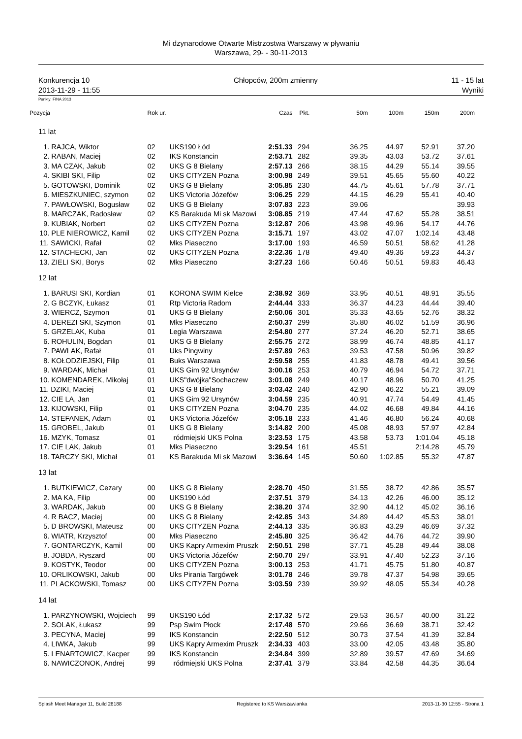Mi dzynarodowe Otwarte Mistrzostwa Warszawy w pływaniu
Warszawa, 29- - 30-11-2013
Konkurencja 10
2013-11-29 - 11:55
Chłopców, 200m zmienny 11 - 15 lat
Wyniki
Punkty: FINA 2013
| Pozycja | Rok ur. | | Czas | Pkt. | 50m | 100m | 150m | 200m |
| --- | --- | --- | --- | --- | --- | --- | --- | --- |
| 11 lat | | | | | | | | |
| 1. RAJCA, Wiktor | 02 | UKS190 Łód | 2:51.33 | 294 | 36.25 | 44.97 | 52.91 | 37.20 |
| 2. RABAN, Maciej | 02 | IKS Konstancin | 2:53.71 | 282 | 39.35 | 43.03 | 53.72 | 37.61 |
| 3. MA CZAK, Jakub | 02 | UKS G 8 Bielany | 2:57.13 | 266 | 38.15 | 44.29 | 55.14 | 39.55 |
| 4. SKIBI SKI, Filip | 02 | UKS CITYZEN Pozna | 3:00.98 | 249 | 39.51 | 45.65 | 55.60 | 40.22 |
| 5. GOTOWSKI, Dominik | 02 | UKS G 8 Bielany | 3:05.85 | 230 | 44.75 | 45.61 | 57.78 | 37.71 |
| 6. MIESZKUNIEC, szymon | 02 | UKS Victoria Józefów | 3:06.25 | 229 | 44.15 | 46.29 | 55.41 | 40.40 |
| 7. PAWŁOWSKI, Bogusław | 02 | UKS G 8 Bielany | 3:07.83 | 223 | 39.06 | | | 39.93 |
| 8. MARCZAK, Radosław | 02 | KS Barakuda Mi sk Mazowi | 3:08.85 | 219 | 47.44 | 47.62 | 55.28 | 38.51 |
| 9. KUBIAK, Norbert | 02 | UKS CITYZEN Pozna | 3:12.87 | 206 | 43.98 | 49.96 | 54.17 | 44.76 |
| 10. PLE NIEROWICZ, Kamil | 02 | UKS CITYZEN Pozna | 3:15.71 | 197 | 43.02 | 47.07 | 1:02.14 | 43.48 |
| 11. SAWICKI, Rafał | 02 | Mks Piaseczno | 3:17.00 | 193 | 46.59 | 50.51 | 58.62 | 41.28 |
| 12. STACHECKI, Jan | 02 | UKS CITYZEN Pozna | 3:22.36 | 178 | 49.40 | 49.36 | 59.23 | 44.37 |
| 13. ZIELI SKI, Borys | 02 | Mks Piaseczno | 3:27.23 | 166 | 50.46 | 50.51 | 59.83 | 46.43 |
| 12 lat | | | | | | | | |
| 1. BARUSI SKI, Kordian | 01 | KORONA SWIM Kielce | 2:38.92 | 369 | 33.95 | 40.51 | 48.91 | 35.55 |
| 2. G BCZYK, Łukasz | 01 | Rtp Victoria Radom | 2:44.44 | 333 | 36.37 | 44.23 | 44.44 | 39.40 |
| 3. WIERCZ, Szymon | 01 | UKS G 8 Bielany | 2:50.06 | 301 | 35.33 | 43.65 | 52.76 | 38.32 |
| 4. DEREZI SKI, Szymon | 01 | Mks Piaseczno | 2:50.37 | 299 | 35.80 | 46.02 | 51.59 | 36.96 |
| 5. GRZELAK, Kuba | 01 | Legia Warszawa | 2:54.80 | 277 | 37.24 | 46.20 | 52.71 | 38.65 |
| 6. ROHULIN, Bogdan | 01 | UKS G 8 Bielany | 2:55.75 | 272 | 38.99 | 46.74 | 48.85 | 41.17 |
| 7. PAWLAK, Rafał | 01 | Uks Pingwiny | 2:57.89 | 263 | 39.53 | 47.58 | 50.96 | 39.82 |
| 8. KOŁODZIEJSKI, Filip | 01 | Buks Warszawa | 2:59.58 | 255 | 41.83 | 48.78 | 49.41 | 39.56 |
| 9. WARDAK, Michał | 01 | UKS Gim 92 Ursynów | 3:00.16 | 253 | 40.79 | 46.94 | 54.72 | 37.71 |
| 10. KOMENDAREK, Mikołaj | 01 | UKS"dwójka"Sochaczew | 3:01.08 | 249 | 40.17 | 48.96 | 50.70 | 41.25 |
| 11. DZIKI, Maciej | 01 | UKS G 8 Bielany | 3:03.42 | 240 | 42.90 | 46.22 | 55.21 | 39.09 |
| 12. CIE LA, Jan | 01 | UKS Gim 92 Ursynów | 3:04.59 | 235 | 40.91 | 47.74 | 54.49 | 41.45 |
| 13. KIJOWSKI, Filip | 01 | UKS CITYZEN Pozna | 3:04.70 | 235 | 44.02 | 46.68 | 49.84 | 44.16 |
| 14. STEFANEK, Adam | 01 | UKS Victoria Józefów | 3:05.18 | 233 | 41.46 | 46.80 | 56.24 | 40.68 |
| 15. GROBEL, Jakub | 01 | UKS G 8 Bielany | 3:14.82 | 200 | 45.08 | 48.93 | 57.97 | 42.84 |
| 16. MZYK, Tomasz | 01 | ródmiejski UKS Polna | 3:23.53 | 175 | 43.58 | 53.73 | 1:01.04 | 45.18 |
| 17. CIE LAK, Jakub | 01 | Mks Piaseczno | 3:29.54 | 161 | 45.51 | | 2:14.28 | 45.79 |
| 18. TARCZY SKI, Michał | 01 | KS Barakuda Mi sk Mazowi | 3:36.64 | 145 | 50.60 | 1:02.85 | 55.32 | 47.87 |
| 13 lat | | | | | | | | |
| 1. BUTKIEWICZ, Cezary | 00 | UKS G 8 Bielany | 2:28.70 | 450 | 31.55 | 38.72 | 42.86 | 35.57 |
| 2. MA KA, Filip | 00 | UKS190 Łód | 2:37.51 | 379 | 34.13 | 42.26 | 46.00 | 35.12 |
| 3. WARDAK, Jakub | 00 | UKS G 8 Bielany | 2:38.20 | 374 | 32.90 | 44.12 | 45.02 | 36.16 |
| 4. R BACZ, Maciej | 00 | UKS G 8 Bielany | 2:42.85 | 343 | 34.89 | 44.42 | 45.53 | 38.01 |
| 5. D BROWSKI, Mateusz | 00 | UKS CITYZEN Pozna | 2:44.13 | 335 | 36.83 | 43.29 | 46.69 | 37.32 |
| 6. WIATR, Krzysztof | 00 | Mks Piaseczno | 2:45.80 | 325 | 36.42 | 44.76 | 44.72 | 39.90 |
| 7. GONTARCZYK, Kamil | 00 | UKS Kapry Armexim Pruszk | 2:50.51 | 298 | 37.71 | 45.28 | 49.44 | 38.08 |
| 8. JOBDA, Ryszard | 00 | UKS Victoria Józefów | 2:50.70 | 297 | 33.91 | 47.40 | 52.23 | 37.16 |
| 9. KOSTYK, Teodor | 00 | UKS CITYZEN Pozna | 3:00.13 | 253 | 41.71 | 45.75 | 51.80 | 40.87 |
| 10. ORLIKOWSKI, Jakub | 00 | Uks Pirania Targówek | 3:01.78 | 246 | 39.78 | 47.37 | 54.98 | 39.65 |
| 11. PLACKOWSKI, Tomasz | 00 | UKS CITYZEN Pozna | 3:03.59 | 239 | 39.92 | 48.05 | 55.34 | 40.28 |
| 14 lat | | | | | | | | |
| 1. PARZYNOWSKI, Wojciech | 99 | UKS190 Łód | 2:17.32 | 572 | 29.53 | 36.57 | 40.00 | 31.22 |
| 2. SOLAK, Łukasz | 99 | Psp Swim Płock | 2:17.48 | 570 | 29.66 | 36.69 | 38.71 | 32.42 |
| 3. PECYNA, Maciej | 99 | IKS Konstancin | 2:22.50 | 512 | 30.73 | 37.54 | 41.39 | 32.84 |
| 4. LIWKA, Jakub | 99 | UKS Kapry Armexim Pruszk | 2:34.33 | 403 | 33.00 | 42.05 | 43.48 | 35.80 |
| 5. LENARTOWICZ, Kacper | 99 | IKS Konstancin | 2:34.84 | 399 | 32.89 | 39.57 | 47.69 | 34.69 |
| 6. NAWICZONOK, Andrej | 99 | ródmiejski UKS Polna | 2:37.41 | 379 | 33.84 | 42.58 | 44.35 | 36.64 |
Splash Meet Manager 11, Build 28188
Registered to KS Warszawianka 2013-11-30 12:55 - Strona 1